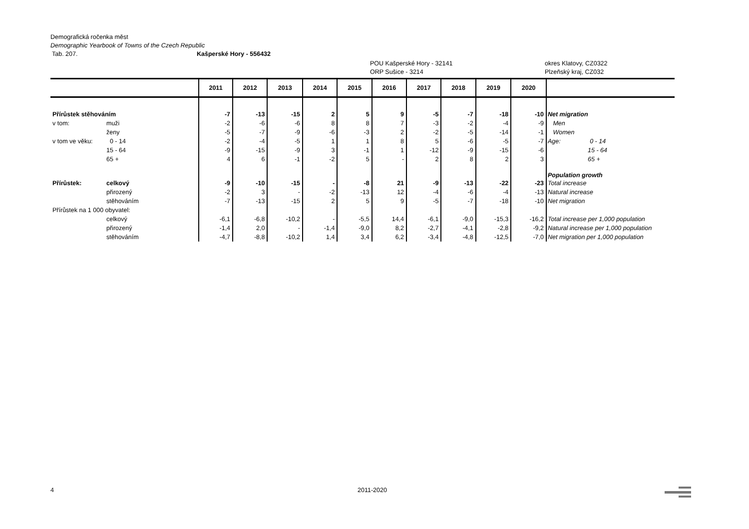Demografická ročenka měst
Demographic Yearbook of Towns of the Czech Republic
Tab. 207. Kašperské Hory - 556432
POU Kašperské Hory - 32141
ORP Sušice - 3214 okres Klatovy, CZ0322
Plzeňský kraj, CZ032
| | | 2011 | 2012 | 2013 | 2014 | 2015 | 2016 | 2017 | 2018 | 2019 | 2020 | |
| --- | --- | --- | --- | --- | --- | --- | --- | --- | --- | --- | --- | --- |
| Přírůstek stěhováním | | -7 | -13 | -15 | 2 | 5 | 9 | -5 | -7 | -18 | -10 | Net migration |
| v tom: | muži | -2 | -6 | -6 | 8 | 8 | 7 | -3 | -2 | -4 | -9 | Men |
| | ženy | -5 | -7 | -9 | -6 | -3 | 2 | -2 | -5 | -14 | -1 | Women |
| v tom ve věku: | 0 - 14 | -2 | -4 | -5 | 1 | 1 | 8 | 5 | -6 | -5 | -7 | Age: 0 - 14 |
| | 15 - 64 | -9 | -15 | -9 | 3 | -1 | 1 | -12 | -9 | -15 | -6 | 15 - 64 |
| | 65 + | 4 | 6 | -1 | -2 | 5 | - | 2 | 8 | 2 | 3 | 65 + |
| | | | | | | | | | | | | Population growth |
| Přírůstek: | celkový | -9 | -10 | -15 | - | -8 | 21 | -9 | -13 | -22 | -23 | Total increase |
| | přirozený | -2 | 3 | - | -2 | -13 | 12 | -4 | -6 | -4 | -13 | Natural increase |
| | stěhováním | -7 | -13 | -15 | 2 | 5 | 9 | -5 | -7 | -18 | -10 | Net migration |
| Přírůstek na 1 000 obyvatel: | | | | | | | | | | | | |
| | celkový | -6,1 | -6,8 | -10,2 | - | -5,5 | 14,4 | -6,1 | -9,0 | -15,3 | -16,2 | Total increase per 1,000 population |
| | přirozený | -1,4 | 2,0 | - | -1,4 | -9,0 | 8,2 | -2,7 | -4,1 | -2,8 | -9,2 | Natural increase per 1,000 population |
| | stěhováním | -4,7 | -8,8 | -10,2 | 1,4 | 3,4 | 6,2 | -3,4 | -4,8 | -12,5 | -7,0 | Net migration per 1,000 population |
4 2011-2020